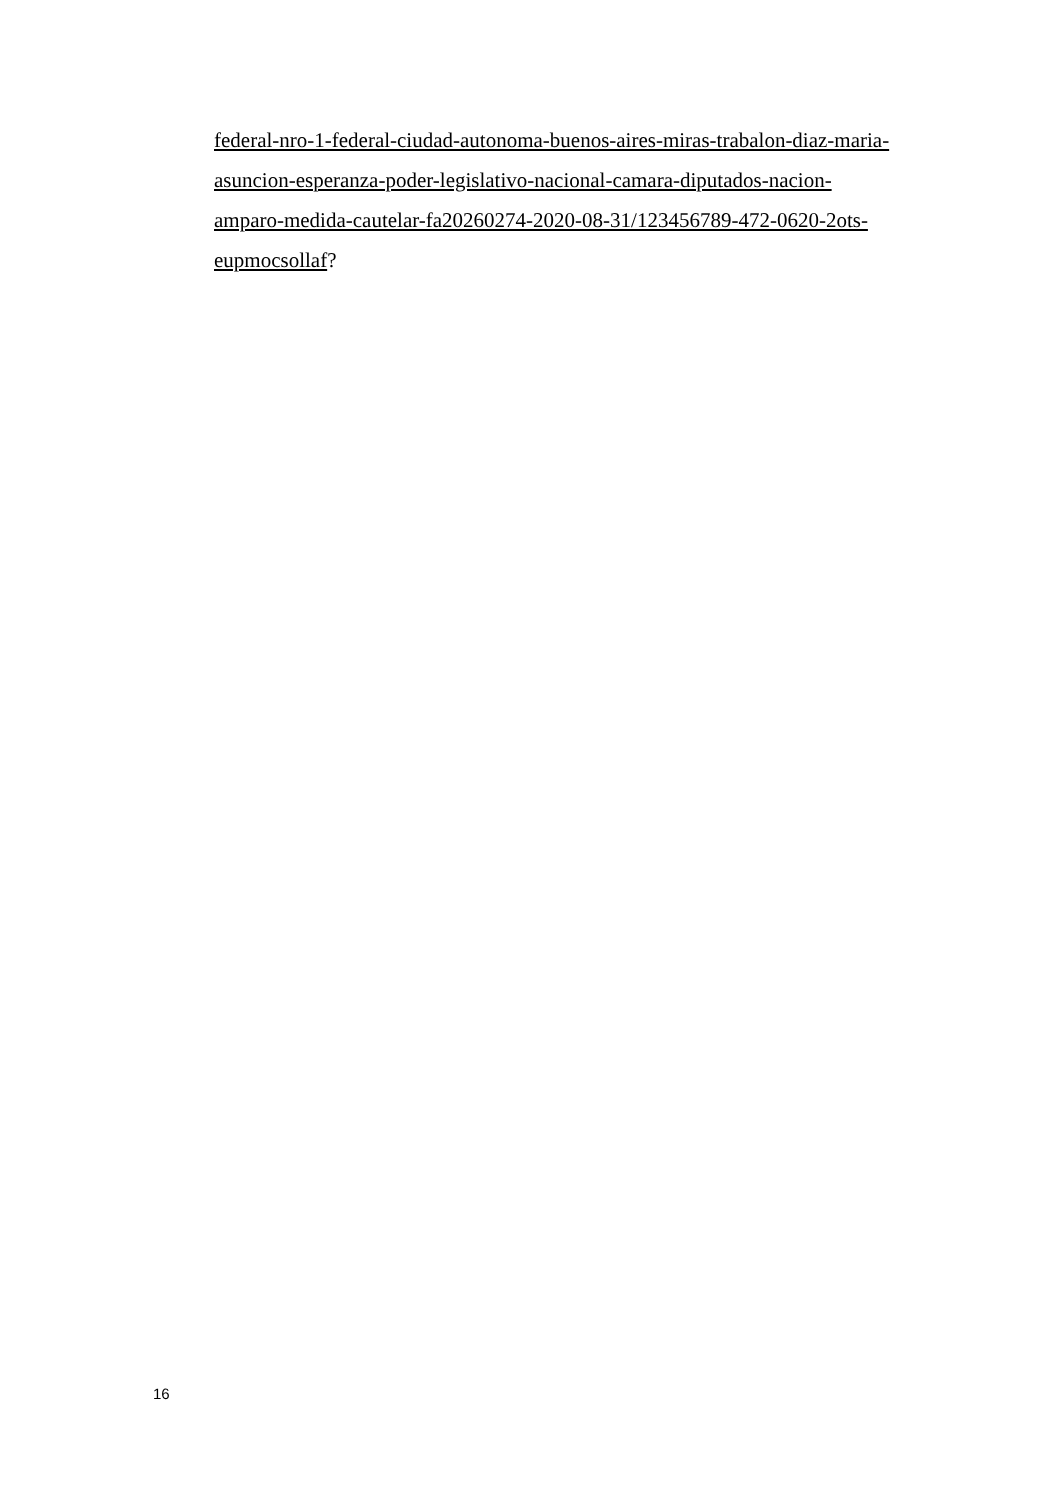federal-nro-1-federal-ciudad-autonoma-buenos-aires-miras-trabalon-diaz-maria-
asuncion-esperanza-poder-legislativo-nacional-camara-diputados-nacion-
amparo-medida-cautelar-fa20260274-2020-08-31/123456789-472-0620-2ots-
eupmocsollaf?
16